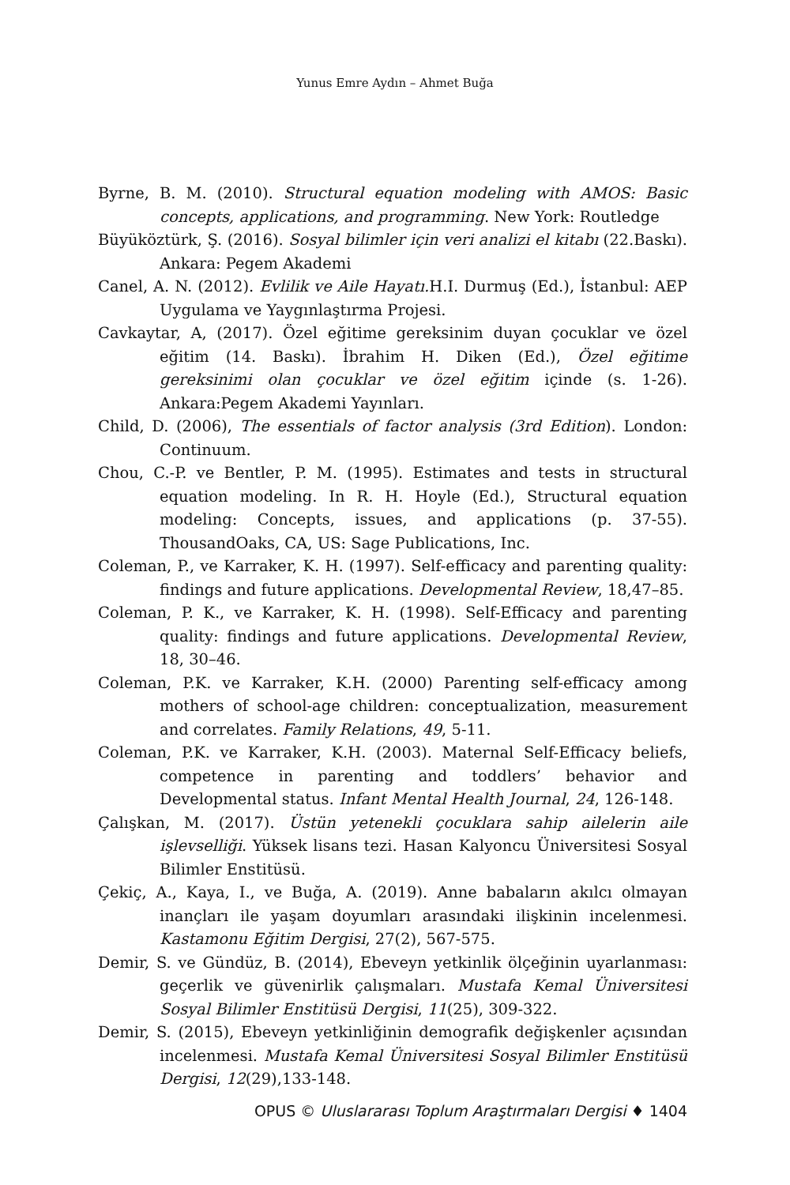Yunus Emre Aydın – Ahmet Buğa
Byrne, B. M. (2010). Structural equation modeling with AMOS: Basic concepts, applications, and programming. New York: Routledge
Büyüköztürk, Ş. (2016). Sosyal bilimler için veri analizi el kitabı (22.Baskı). Ankara: Pegem Akademi
Canel, A. N. (2012). Evlilik ve Aile Hayatı. H.I. Durmuş (Ed.), İstanbul: AEP Uygulama ve Yaygınlaştırma Projesi.
Cavkaytar, A, (2017). Özel eğitime gereksinim duyan çocuklar ve özel eğitim (14. Baskı). İbrahim H. Diken (Ed.), Özel eğitime gereksinimi olan çocuklar ve özel eğitim içinde (s. 1-26). Ankara:Pegem Akademi Yayınları.
Child, D. (2006), The essentials of factor analysis (3rd Edition). London: Continuum.
Chou, C.-P. ve Bentler, P. M. (1995). Estimates and tests in structural equation modeling. In R. H. Hoyle (Ed.), Structural equation modeling: Concepts, issues, and applications (p. 37-55). ThousandOaks, CA, US: Sage Publications, Inc.
Coleman, P., ve Karraker, K. H. (1997). Self-efficacy and parenting quality: findings and future applications. Developmental Review, 18,47–85.
Coleman, P. K., ve Karraker, K. H. (1998). Self-Efficacy and parenting quality: findings and future applications. Developmental Review, 18, 30–46.
Coleman, P.K. ve Karraker, K.H. (2000) Parenting self-efficacy among mothers of school-age children: conceptualization, measurement and correlates. Family Relations, 49, 5-11.
Coleman, P.K. ve Karraker, K.H. (2003). Maternal Self-Efficacy beliefs, competence in parenting and toddlers’ behavior and Developmental status. Infant Mental Health Journal, 24, 126-148.
Çalışkan, M. (2017). Üstün yetenekli çocuklara sahip ailelerin aile işlevselliği. Yüksek lisans tezi. Hasan Kalyoncu Üniversitesi Sosyal Bilimler Enstitüsü.
Çekiç, A., Kaya, I., ve Buğa, A. (2019). Anne babaların akılcı olmayan inançları ile yaşam doyumları arasındaki ilişkinin incelenmesi. Kastamonu Eğitim Dergisi, 27(2), 567-575.
Demir, S. ve Gündüz, B. (2014), Ebeveyn yetkinlik ölçeğinin uyarlanması: geçerlik ve güvenirlik çalışmaları. Mustafa Kemal Üniversitesi Sosyal Bilimler Enstitüsü Dergisi, 11(25), 309-322.
Demir, S. (2015), Ebeveyn yetkinliğinin demografik değişkenler açısından incelenmesi. Mustafa Kemal Üniversitesi Sosyal Bilimler Enstitüsü Dergisi, 12(29),133-148.
OPUS © Uluslararası Toplum Araştırmaları Dergisi ♦ 1404